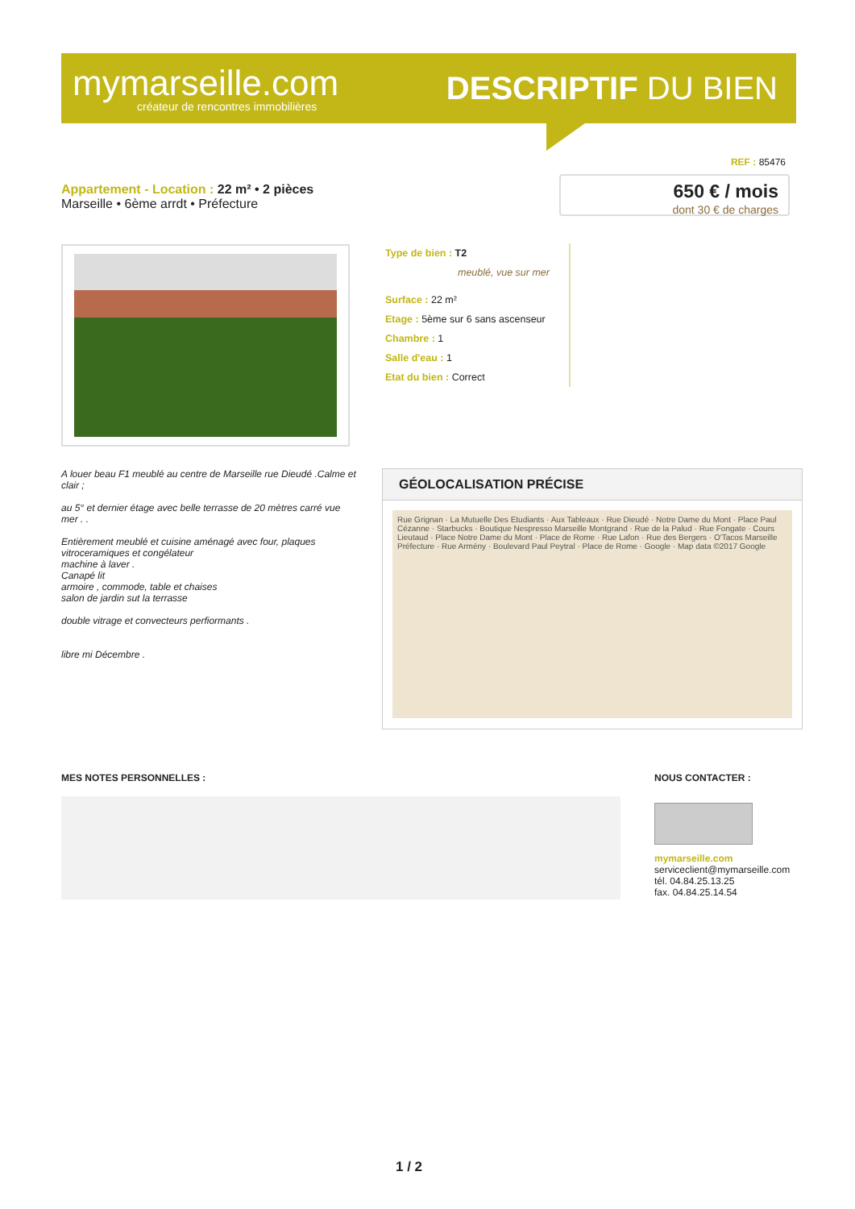mymarseille.com
créateur de rencontres immobilières
DESCRIPTIF DU BIEN
REF : 85476
Appartement - Location : 22 m² • 2 pièces
Marseille • 6ème arrdt • Préfecture
650 € / mois
dont 30 € de charges
Type de bien : T2
meublé, vue sur mer
Surface : 22 m²
Etage : 5ème sur 6 sans ascenseur
Chambre : 1
Salle d'eau : 1
Etat du bien : Correct
A louer beau F1 meublé au centre de Marseille rue Dieudé .Calme et clair ;
au 5° et dernier étage avec belle terrasse de 20 mètres carré vue mer . .
Entièrement meublé et cuisine aménagé avec four, plaques vitroceramiques et congélateur
machine à laver .
Canapé lit
armoire , commode, table et chaises
salon de jardin sut la terrasse
double vitrage et convecteurs perfiormants .
libre mi Décembre .
GÉOLOCALISATION PRÉCISE
Rue Grignan · La Mutuelle Des Etudiants · Aux Tableaux · Rue Dieudé · Notre Dame du Mont · Place Paul Cézanne · Starbucks · Boutique Nespresso Marseille Montgrand · Rue de la Palud · Rue Fongate · Cours Lieutaud · Place Notre Dame du Mont · Place de Rome · Rue Lafon · Rue des Bergers · O'Tacos Marseille Préfecture · Rue Armény · Boulevard Paul Peytral · Place de Rome · Google · Map data ©2017 Google
MES NOTES PERSONNELLES :
NOUS CONTACTER :
mymarseille.com
serviceclient@mymarseille.com
tél. 04.84.25.13.25
fax. 04.84.25.14.54
1 / 2